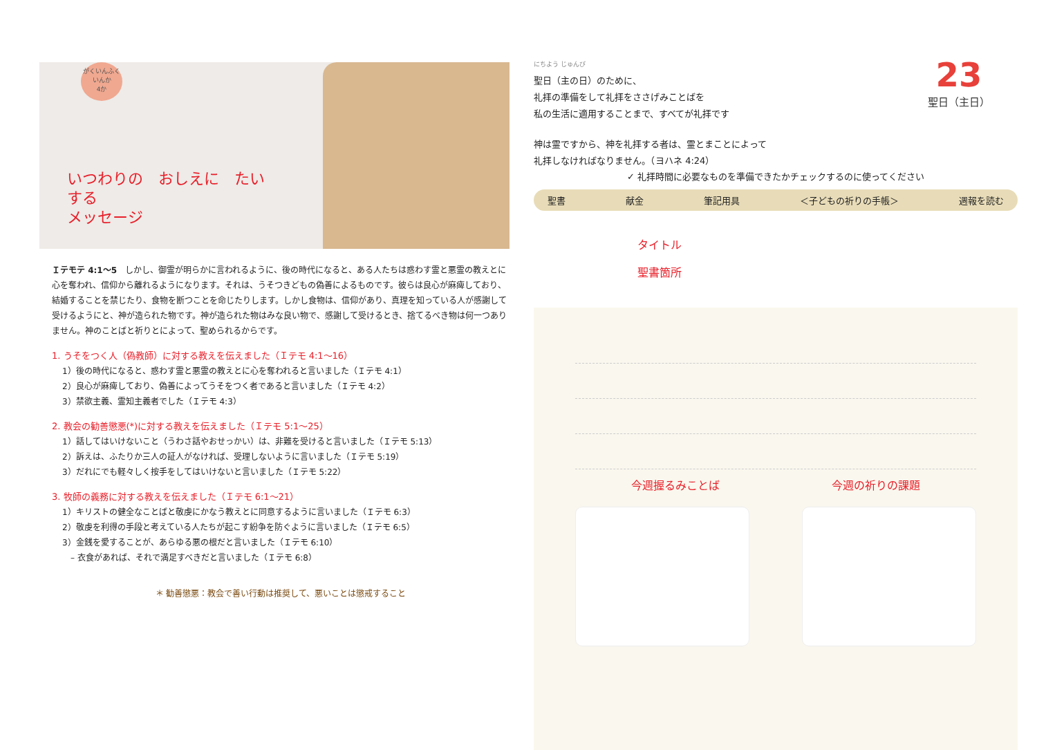がくいんふくいんか
4か
いつわりの　おしえに　たいする
メッセージ
Ｉテモテ 4:1〜5　しかし、御霊が明らかに言われるように、後の時代になると、ある人たちは惑わす霊と悪霊の教えとに心を奪われ、信仰から離れるようになります。それは、うそつきどもの偽善によるものです。彼らは良心が麻痺しており、結婚することを禁じたり、食物を断つことを命じたりします。しかし食物は、信仰があり、真理を知っている人が感謝して受けるようにと、神が造られた物です。神が造られた物はみな良い物で、感謝して受けるとき、捨てるべき物は何一つありません。神のことばと祈りとによって、聖められるからです。
1. うそをつく人（偽教師）に対する教えを伝えました（Ｉテモ 4:1〜16）
1）後の時代になると、惑わす霊と悪霊の教えとに心を奪われると言いました（Ｉテモ 4:1）
2）良心が麻痺しており、偽善によってうそをつく者であると言いました（Ｉテモ 4:2）
3）禁欲主義、霊知主義者でした（Ｉテモ 4:3）
2. 教会の勧善懲悪(*)に対する教えを伝えました（Ｉテモ 5:1〜25）
1）話してはいけないこと（うわさ話やおせっかい）は、非難を受けると言いました（Ｉテモ 5:13）
2）訴えは、ふたりか三人の証人がなければ、受理しないように言いました（Ｉテモ 5:19）
3）だれにでも軽々しく按手をしてはいけないと言いました（Ｉテモ 5:22）
3. 牧師の義務に対する教えを伝えました（Ｉテモ 6:1〜21）
1）キリストの健全なことばと敬虔にかなう教えとに同意するように言いました（Ｉテモ 6:3）
2）敬虔を利得の手段と考えている人たちが起こす紛争を防ぐように言いました（Ｉテモ 6:5）
3）金銭を愛することが、あらゆる悪の根だと言いました（Ｉテモ 6:10）
　– 衣食があれば、それで満足すべきだと言いました（Ｉテモ 6:8）
＊ 勧善懲悪：教会で善い行動は推奨して、悪いことは懲戒すること
23
聖日（主日）
にちよう じゅんび
聖日（主の日）のために、
礼拝の準備をして礼拝をささげみことばを
私の生活に適用することまで、すべてが礼拝です
神は霊ですから、神を礼拝する者は、霊とまことによって
礼拝しなければなりません。（ヨハネ 4:24）
✓ 礼拝時間に必要なものを準備できたかチェックするのに使ってください
聖書 献金 筆記用具 ＜子どもの祈りの手帳＞ 週報を読む
タイトル
聖書箇所
今週握るみことば 今週の祈りの課題